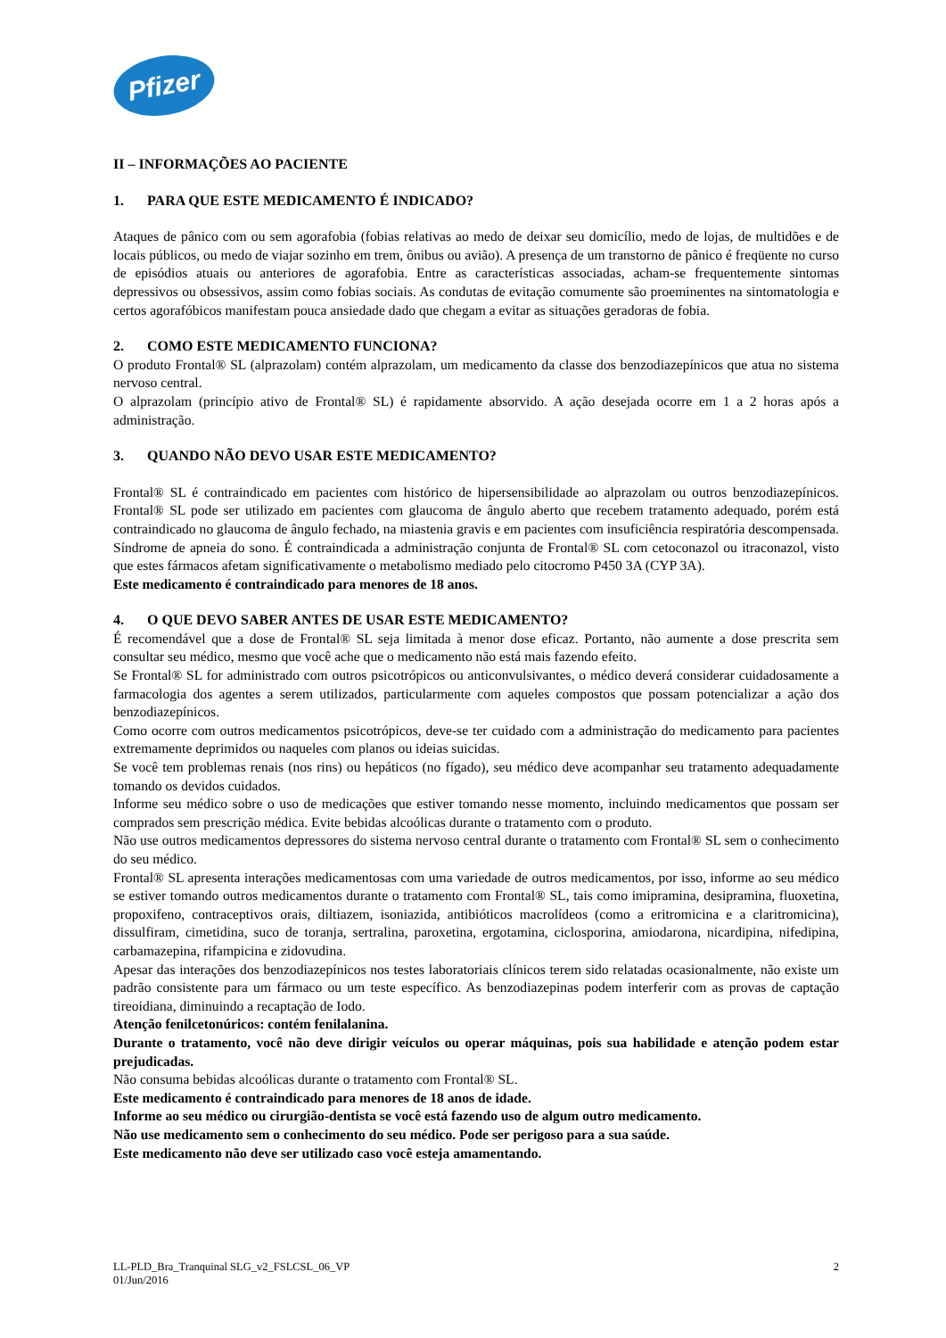Pfizer
II – INFORMAÇÕES AO PACIENTE
1. PARA QUE ESTE MEDICAMENTO É INDICADO?
Ataques de pânico com ou sem agorafobia (fobias relativas ao medo de deixar seu domicílio, medo de lojas, de multidões e de locais públicos, ou medo de viajar sozinho em trem, ônibus ou avião). A presença de um transtorno de pânico é freqüente no curso de episódios atuais ou anteriores de agorafobia. Entre as características associadas, acham-se frequentemente sintomas depressivos ou obsessivos, assim como fobias sociais. As condutas de evitação comumente são proeminentes na sintomatologia e certos agorafóbicos manifestam pouca ansiedade dado que chegam a evitar as situações geradoras de fobia.
2. COMO ESTE MEDICAMENTO FUNCIONA?
O produto Frontal® SL (alprazolam) contém alprazolam, um medicamento da classe dos benzodiazepínicos que atua no sistema nervoso central.
O alprazolam (princípio ativo de Frontal® SL) é rapidamente absorvido. A ação desejada ocorre em 1 a 2 horas após a administração.
3. QUANDO NÃO DEVO USAR ESTE MEDICAMENTO?
Frontal® SL é contraindicado em pacientes com histórico de hipersensibilidade ao alprazolam ou outros benzodiazepínicos. Frontal® SL pode ser utilizado em pacientes com glaucoma de ângulo aberto que recebem tratamento adequado, porém está contraindicado no glaucoma de ângulo fechado, na miastenia gravis e em pacientes com insuficiência respiratória descompensada. Síndrome de apneia do sono. É contraindicada a administração conjunta de Frontal® SL com cetoconazol ou itraconazol, visto que estes fármacos afetam significativamente o metabolismo mediado pelo citocromo P450 3A (CYP 3A).
Este medicamento é contraindicado para menores de 18 anos.
4. O QUE DEVO SABER ANTES DE USAR ESTE MEDICAMENTO?
É recomendável que a dose de Frontal® SL seja limitada à menor dose eficaz. Portanto, não aumente a dose prescrita sem consultar seu médico, mesmo que você ache que o medicamento não está mais fazendo efeito.
Se Frontal® SL for administrado com outros psicotrópicos ou anticonvulsivantes, o médico deverá considerar cuidadosamente a farmacologia dos agentes a serem utilizados, particularmente com aqueles compostos que possam potencializar a ação dos benzodiazepínicos.
Como ocorre com outros medicamentos psicotrópicos, deve-se ter cuidado com a administração do medicamento para pacientes extremamente deprimidos ou naqueles com planos ou ideias suicidas.
Se você tem problemas renais (nos rins) ou hepáticos (no fígado), seu médico deve acompanhar seu tratamento adequadamente tomando os devidos cuidados.
Informe seu médico sobre o uso de medicações que estiver tomando nesse momento, incluindo medicamentos que possam ser comprados sem prescrição médica. Evite bebidas alcoólicas durante o tratamento com o produto.
Não use outros medicamentos depressores do sistema nervoso central durante o tratamento com Frontal® SL sem o conhecimento do seu médico.
Frontal® SL apresenta interações medicamentosas com uma variedade de outros medicamentos, por isso, informe ao seu médico se estiver tomando outros medicamentos durante o tratamento com Frontal® SL, tais como imipramina, desipramina, fluoxetina, propoxifeno, contraceptivos orais, diltiazem, isoniazida, antibióticos macrolídeos (como a eritromicina e a claritromicina), dissulfiram, cimetidina, suco de toranja, sertralina, paroxetina, ergotamina, ciclosporina, amiodarona, nicardipina, nifedipina, carbamazepina, rifampicina e zidovudina.
Apesar das interações dos benzodiazepínicos nos testes laboratoriais clínicos terem sido relatadas ocasionalmente, não existe um padrão consistente para um fármaco ou um teste específico. As benzodiazepinas podem interferir com as provas de captação tireoidiana, diminuindo a recaptação de Iodo.
Atenção fenilcetonúricos: contém fenilalanina.
Durante o tratamento, você não deve dirigir veículos ou operar máquinas, pois sua habilidade e atenção podem estar prejudicadas.
Não consuma bebidas alcoólicas durante o tratamento com Frontal® SL.
Este medicamento é contraindicado para menores de 18 anos de idade.
Informe ao seu médico ou cirurgião-dentista se você está fazendo uso de algum outro medicamento.
Não use medicamento sem o conhecimento do seu médico. Pode ser perigoso para a sua saúde.
Este medicamento não deve ser utilizado caso você esteja amamentando.
LL-PLD_Bra_Tranquinal SLG_v2_FSLCSL_06_VP
01/Jun/2016
2